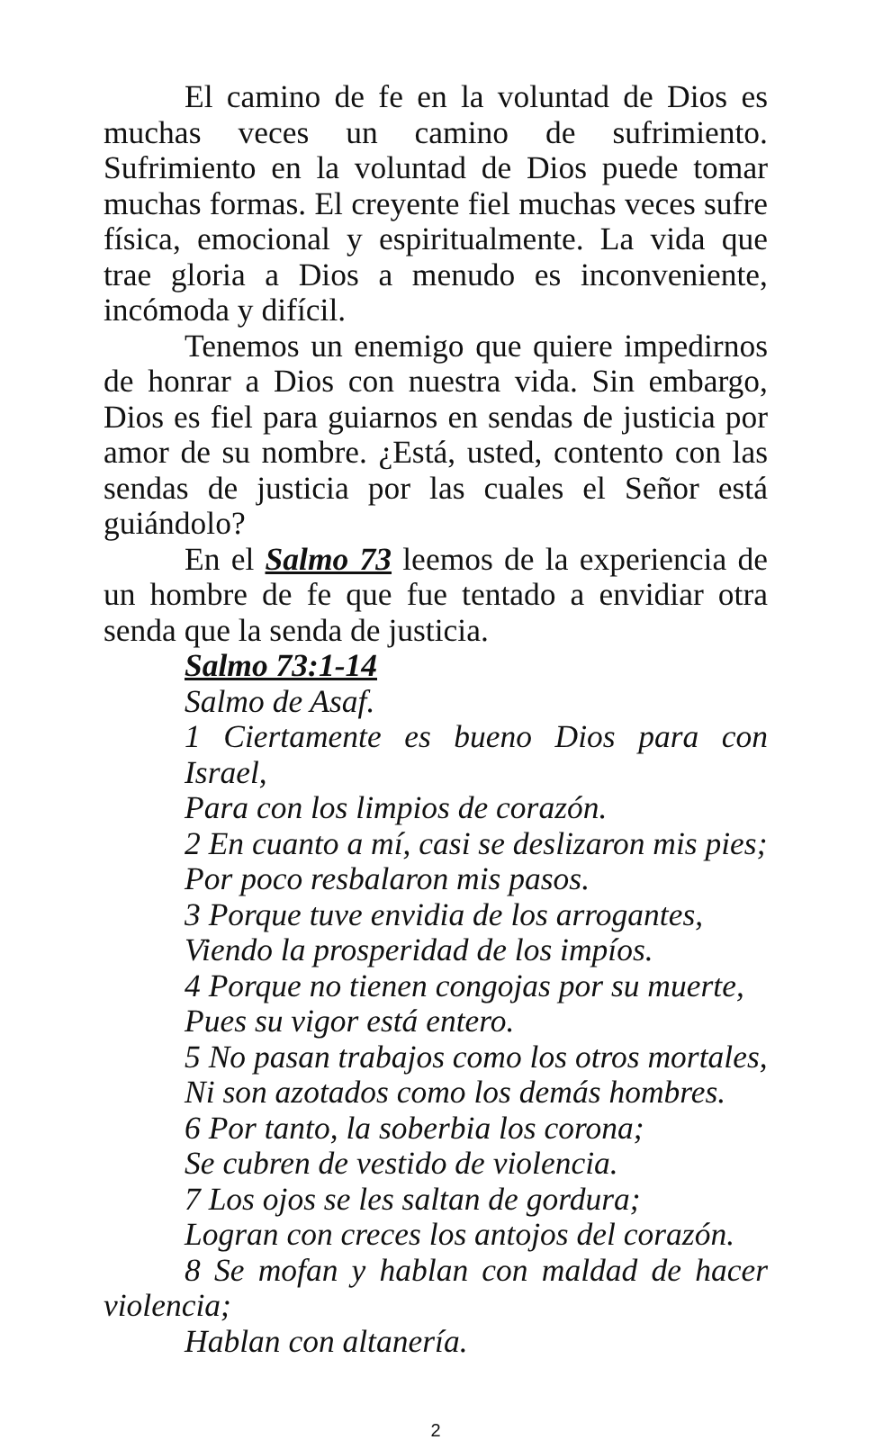El camino de fe en la voluntad de Dios es muchas veces un camino de sufrimiento. Sufrimiento en la voluntad de Dios puede tomar muchas formas. El creyente fiel muchas veces sufre física, emocional y espiritualmente. La vida que trae gloria a Dios a menudo es inconveniente, incómoda y difícil.
Tenemos un enemigo que quiere impedirnos de honrar a Dios con nuestra vida. Sin embargo, Dios es fiel para guiarnos en sendas de justicia por amor de su nombre. ¿Está, usted, contento con las sendas de justicia por las cuales el Señor está guiándolo?
En el Salmo 73 leemos de la experiencia de un hombre de fe que fue tentado a envidiar otra senda que la senda de justicia.
Salmo 73:1-14
Salmo de Asaf.
1 Ciertamente es bueno Dios para con Israel,
Para con los limpios de corazón.
2 En cuanto a mí, casi se deslizaron mis pies;
Por poco resbalaron mis pasos.
3 Porque tuve envidia de los arrogantes,
Viendo la prosperidad de los impíos.
4 Porque no tienen congojas por su muerte,
Pues su vigor está entero.
5 No pasan trabajos como los otros mortales,
Ni son azotados como los demás hombres.
6 Por tanto, la soberbia los corona;
Se cubren de vestido de violencia.
7 Los ojos se les saltan de gordura;
Logran con creces los antojos del corazón.
8 Se mofan y hablan con maldad de hacer violencia;
Hablan con altanería.
2